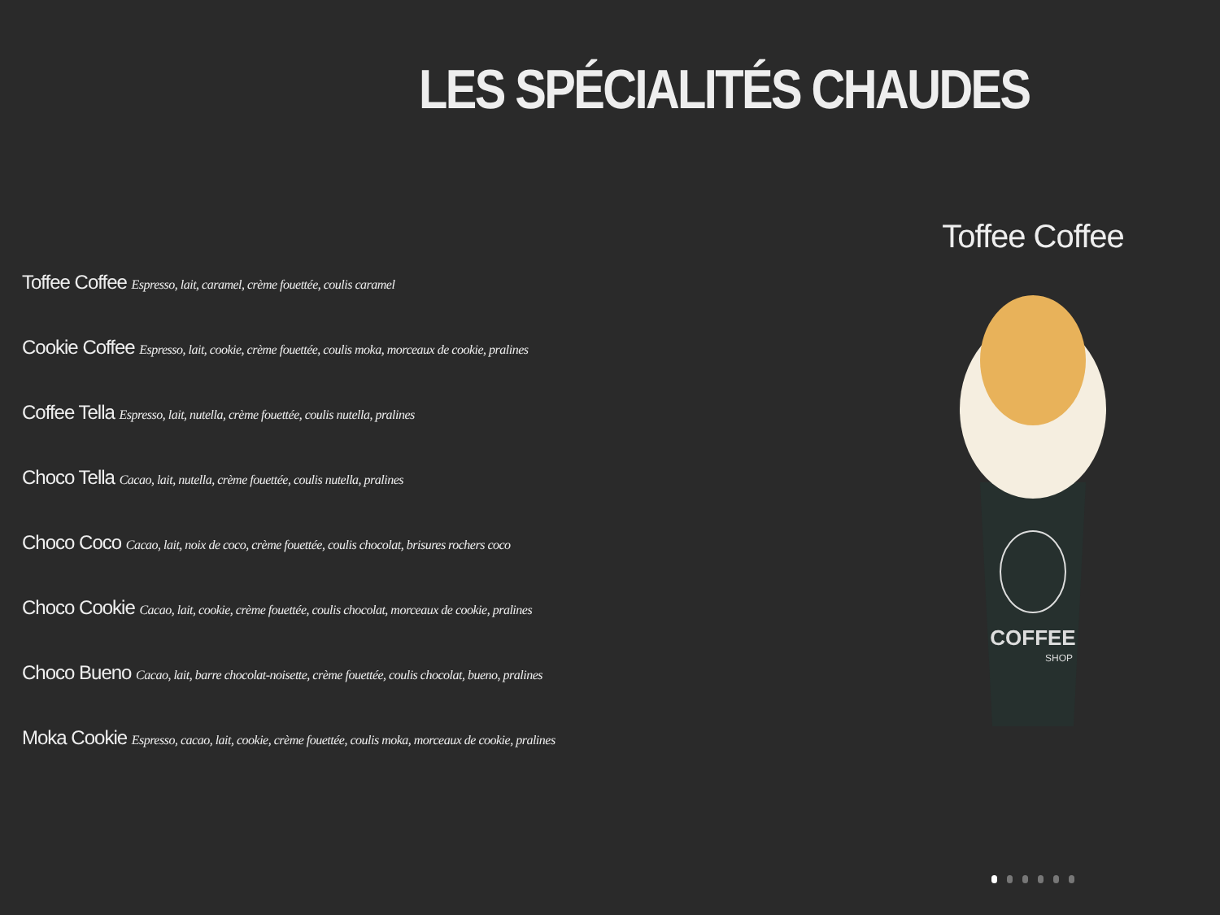LES SPÉCIALITÉS CHAUDES
Toffee Coffee Espresso, lait, caramel, crème fouettée, coulis caramel
Cookie Coffee Espresso, lait, cookie, crème fouettée, coulis moka, morceaux de cookie, pralines
Coffee Tella Espresso, lait, nutella, crème fouettée, coulis nutella, pralines
Choco Tella Cacao, lait, nutella, crème fouettée, coulis nutella, pralines
Choco Coco Cacao, lait, noix de coco, crème fouettée, coulis chocolat, brisures rochers coco
Choco Cookie Cacao, lait, cookie, crème fouettée, coulis chocolat, morceaux de cookie, pralines
Choco Bueno Cacao, lait, barre chocolat-noisette, crème fouettée, coulis chocolat, bueno, pralines
Moka Cookie Espresso, cacao, lait, cookie, crème fouettée, coulis moka, morceaux de cookie, pralines
Toffee Coffee
COFFEE
SHOP